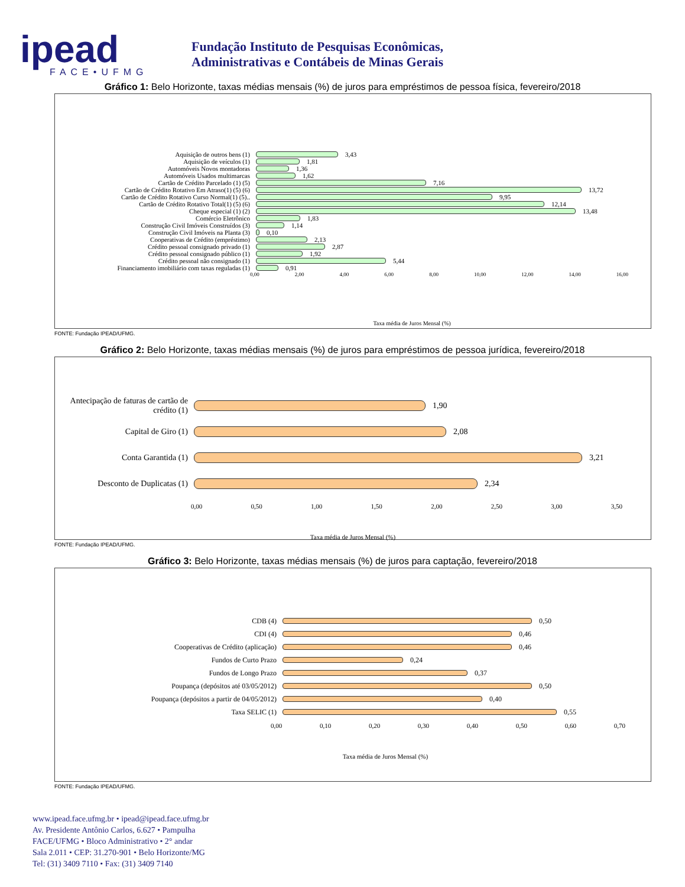ipead
FACE•UFMG
Fundação Instituto de Pesquisas Econômicas,
Administrativas e Contábeis de Minas Gerais
Gráfico 1: Belo Horizonte, taxas médias mensais (%) de juros para empréstimos de pessoa física, fevereiro/2018
Aquisição de outros bens (1) 3,43
Aquisição de veículos (1) 1,81
Automóveis Novos montadoras 1,36
Automóveis Usados multimarcas 1,62
Cartão de Crédito Parcelado (1) (5) 7,16
Cartão de Crédito Rotativo Em Atraso(1) (5) (6) 13,72
Cartão de Crédito Rotativo Curso Normal(1) (5).. 9,95
Cartão de Crédito Rotativo Total(1) (5) (6) 12,14
Cheque especial (1) (2) 13,48
Comércio Eletrônico 1,83
Construção Civil Imóveis Construídos (3) 1,14
Construção Civil Imóveis na Planta (3) 0,10
Cooperativas de Crédito (empréstimo) 2,13
Crédito pessoal consignado privado (1) 2,87
Crédito pessoal consignado público (1) 1,92
Crédito pessoal não consignado (1) 5,44
Financiamento imobiliário com taxas reguladas (1) 0,91
0,00 2,00 4,00 6,00 8,00 10,00 12,00 14,00 16,00
Taxa média de Juros Mensal (%)
FONTE: Fundação IPEAD/UFMG.
Gráfico 2: Belo Horizonte, taxas médias mensais (%) de juros para empréstimos de pessoa jurídica, fevereiro/2018
Antecipação de faturas de cartão de crédito (1)
1,90
Capital de Giro (1) 2,08
Conta Garantida (1) 3,21
Desconto de Duplicatas (1) 2,34
0,00 0,50 1,00 1,50 2,00 2,50 3,00 3,50
Taxa média de Juros Mensal (%)
FONTE: Fundação IPEAD/UFMG.
Gráfico 3: Belo Horizonte, taxas médias mensais (%) de juros para captação, fevereiro/2018
CDB (4) 0,50
CDI (4) 0,46
Cooperativas de Crédito (aplicação) 0,46
Fundos de Curto Prazo 0,24
Fundos de Longo Prazo 0,37
Poupança (depósitos até 03/05/2012) 0,50
Poupança (depósitos a partir de 04/05/2012) 0,40
Taxa SELIC (1) 0,55
0,00 0,10 0,20 0,30 0,40 0,50 0,60 0,70
Taxa média de Juros Mensal (%)
FONTE: Fundação IPEAD/UFMG.
www.ipead.face.ufmg.br • ipead@ipead.face.ufmg.br
Av. Presidente Antônio Carlos, 6.627 • Pampulha
FACE/UFMG • Bloco Administrativo • 2° andar
Sala 2.011 • CEP: 31.270-901 • Belo Horizonte/MG
Tel: (31) 3409 7110 • Fax: (31) 3409 7140